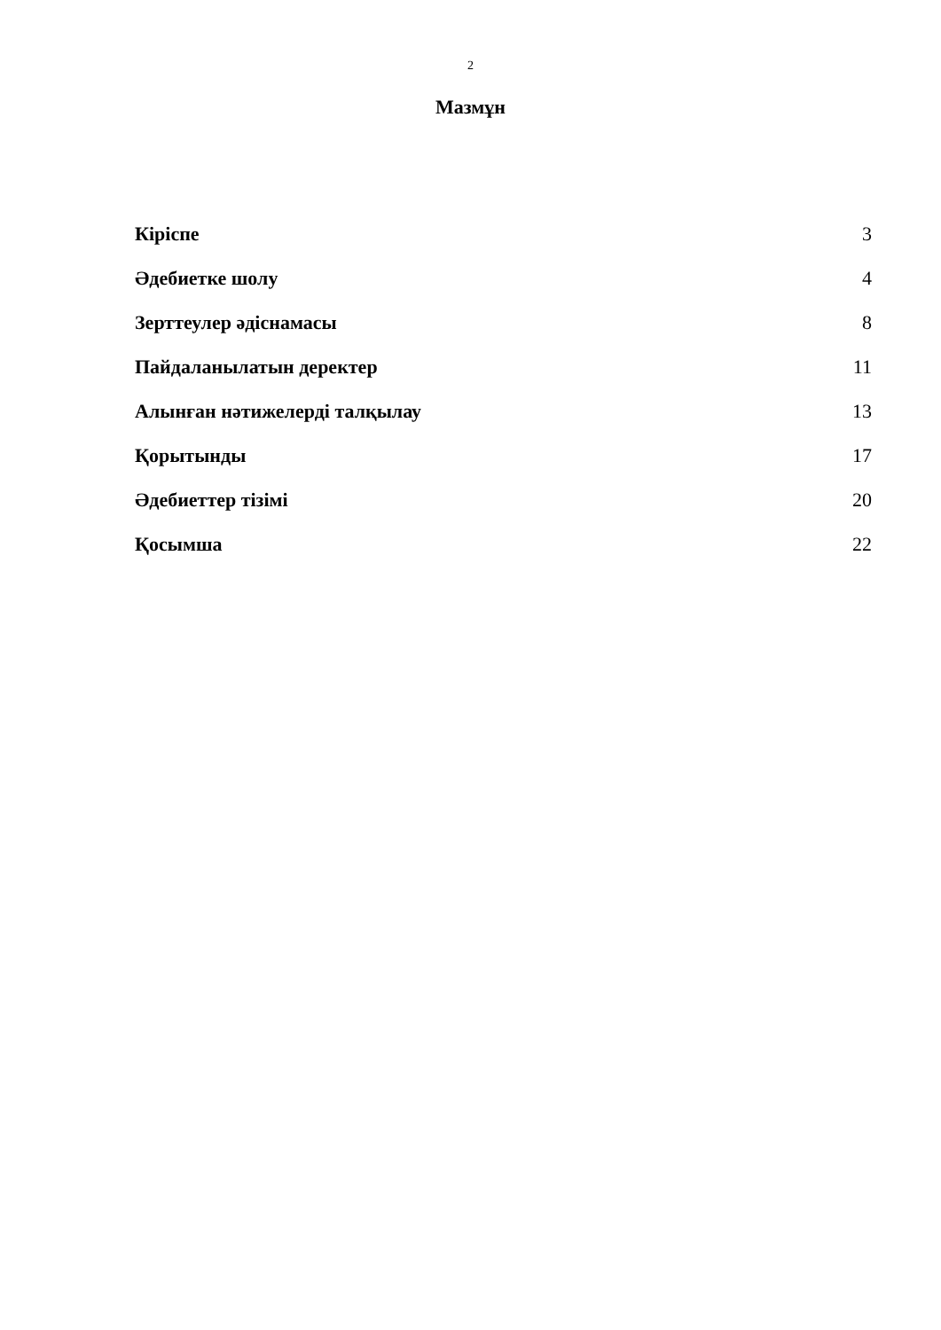2
Мазмұн
Кіріспе 3
Әдебиетке шолу 4
Зерттеулер әдіснамасы 8
Пайдаланылатын деректер 11
Алынған нәтижелерді талқылау 13
Қорытынды 17
Әдебиеттер тізімі 20
Қосымша 22